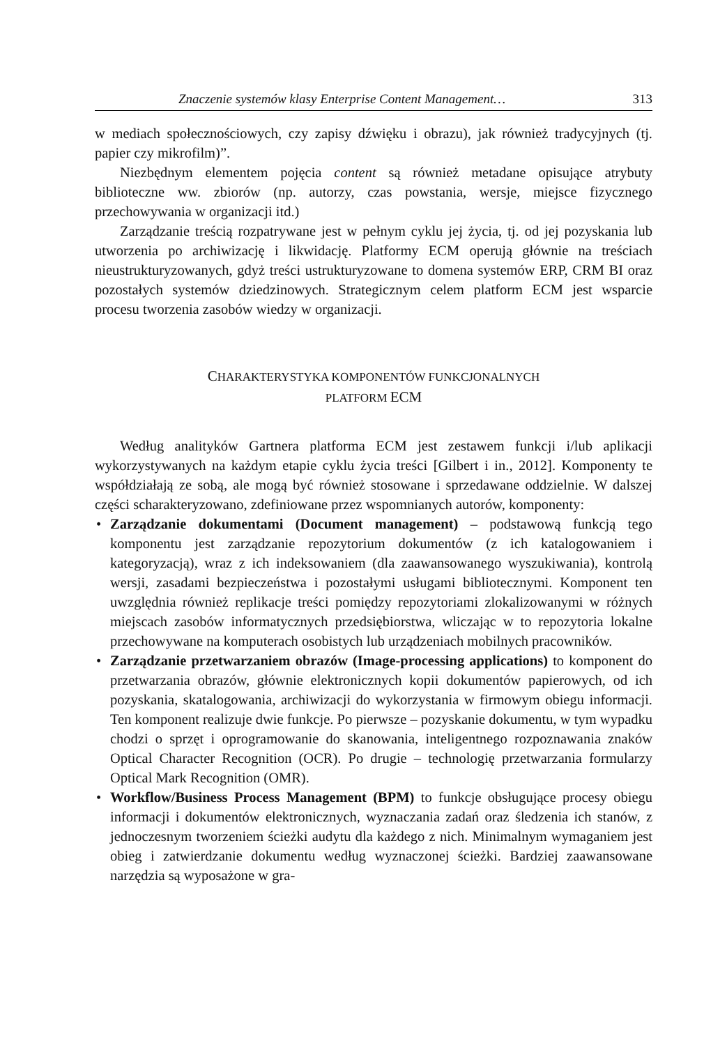Znaczenie systemów klasy Enterprise Content Management… 313
w mediach społecznościowych, czy zapisy dźwięku i obrazu), jak również tradycyjnych (tj. papier czy mikrofilm)”.
Niezbędnym elementem pojęcia content są również metadane opisujące atrybuty biblioteczne ww. zbiorów (np. autorzy, czas powstania, wersje, miejsce fizycznego przechowywania w organizacji itd.)
Zarządzanie treścią rozpatrywane jest w pełnym cyklu jej życia, tj. od jej pozyskania lub utworzenia po archiwizację i likwidację. Platformy ECM operują głównie na treściach nieustrukturyzowanych, gdyż treści ustrukturyzowane to domena systemów ERP, CRM BI oraz pozostałych systemów dziedzinowych. Strategicznym celem platform ECM jest wsparcie procesu tworzenia zasobów wiedzy w organizacji.
CHARAKTERYSTYKA KOMPONENTÓW FUNKCJONALNYCH
PLATFORM ECM
Według analityków Gartnera platforma ECM jest zestawem funkcji i/lub aplikacji wykorzystywanych na każdym etapie cyklu życia treści [Gilbert i in., 2012]. Komponenty te współdziałają ze sobą, ale mogą być również stosowane i sprzedawane oddzielnie. W dalszej części scharakteryzowano, zdefiniowane przez wspomnianych autorów, komponenty:
• Zarządzanie dokumentami (Document management) – podstawową funkcją tego komponentu jest zarządzanie repozytorium dokumentów (z ich katalogowaniem i kategoryzacją), wraz z ich indeksowaniem (dla zaawansowanego wyszukiwania), kontrolą wersji, zasadami bezpieczeństwa i pozostałymi usługami bibliotecznymi. Komponent ten uwzględnia również replikacje treści pomiędzy repozytoriami zlokalizowanymi w różnych miejscach zasobów informatycznych przedsiębiorstwa, wliczając w to repozytoria lokalne przechowywane na komputerach osobistych lub urządzeniach mobilnych pracowników.
• Zarządzanie przetwarzaniem obrazów (Image-processing applications) to komponent do przetwarzania obrazów, głównie elektronicznych kopii dokumentów papierowych, od ich pozyskania, skatalogowania, archiwizacji do wykorzystania w firmowym obiegu informacji. Ten komponent realizuje dwie funkcje. Po pierwsze – pozyskanie dokumentu, w tym wypadku chodzi o sprzęt i oprogramowanie do skanowania, inteligentnego rozpoznawania znaków Optical Character Recognition (OCR). Po drugie – technologię przetwarzania formularzy Optical Mark Recognition (OMR).
• Workflow/Business Process Management (BPM) to funkcje obsługujące procesy obiegu informacji i dokumentów elektronicznych, wyznaczania zadań oraz śledzenia ich stanów, z jednoczesnym tworzeniem ścieżki audytu dla każdego z nich. Minimalnym wymaganiem jest obieg i zatwierdzanie dokumentu według wyznaczonej ścieżki. Bardziej zaawansowane narzędzia są wyposażone w gra-